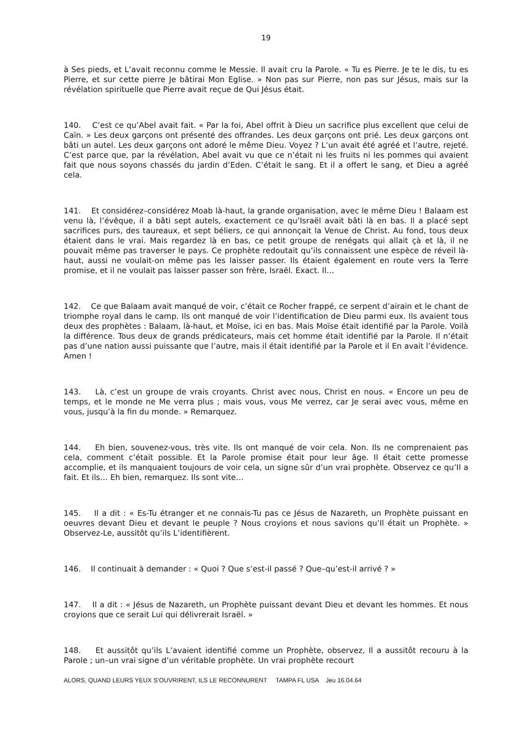19
à Ses pieds, et L’avait reconnu comme le Messie. Il avait cru la Parole. « Tu es Pierre. Je te le dis, tu es Pierre, et sur cette pierre Je bâtirai Mon Eglise. » Non pas sur Pierre, non pas sur Jésus, mais sur la révélation spirituelle que Pierre avait reçue de Qui Jésus était.
140. C’est ce qu’Abel avait fait. « Par la foi, Abel offrit à Dieu un sacrifice plus excellent que celui de Caïn. » Les deux garçons ont présenté des offrandes. Les deux garçons ont prié. Les deux garçons ont bâti un autel. Les deux garçons ont adoré le même Dieu. Voyez ? L’un avait été agréé et l’autre, rejeté. C’est parce que, par la révélation, Abel avait vu que ce n’était ni les fruits ni les pommes qui avaient fait que nous soyons chassés du jardin d’Eden. C’était le sang. Et il a offert le sang, et Dieu a agréé cela.
141. Et considérez–considérez Moab là-haut, la grande organisation, avec le même Dieu ! Balaam est venu là, l’évêque, il a bâti sept autels, exactement ce qu’Israël avait bâti là en bas. Il a placé sept sacrifices purs, des taureaux, et sept béliers, ce qui annonçait la Venue de Christ. Au fond, tous deux étaient dans le vrai. Mais regardez là en bas, ce petit groupe de renégats qui allait çà et là, il ne pouvait même pas traverser le pays. Ce prophète redoutait qu’ils connaissent une espèce de réveil là-haut, aussi ne voulait-on même pas les laisser passer. Ils étaient également en route vers la Terre promise, et il ne voulait pas laisser passer son frère, Israël. Exact. Il…
142. Ce que Balaam avait manqué de voir, c’était ce Rocher frappé, ce serpent d’airain et le chant de triomphe royal dans le camp. Ils ont manqué de voir l’identification de Dieu parmi eux. Ils avaient tous deux des prophètes : Balaam, là-haut, et Moïse, ici en bas. Mais Moïse était identifié par la Parole. Voilà la différence. Tous deux de grands prédicateurs, mais cet homme était identifié par la Parole. Il n’était pas d’une nation aussi puissante que l’autre, mais il était identifié par la Parole et il En avait l’évidence. Amen !
143. Là, c’est un groupe de vrais croyants. Christ avec nous, Christ en nous. « Encore un peu de temps, et le monde ne Me verra plus ; mais vous, vous Me verrez, car Je serai avec vous, même en vous, jusqu’à la fin du monde. » Remarquez.
144. Eh bien, souvenez-vous, très vite. Ils ont manqué de voir cela. Non. Ils ne comprenaient pas cela, comment c’était possible. Et la Parole promise était pour leur âge. Il était cette promesse accomplie, et ils manquaient toujours de voir cela, un signe sûr d’un vrai prophète. Observez ce qu’Il a fait. Et ils… Eh bien, remarquez. Ils sont vite…
145. Il a dit : « Es-Tu étranger et ne connais-Tu pas ce Jésus de Nazareth, un Prophète puissant en oeuvres devant Dieu et devant le peuple ? Nous croyions et nous savions qu’Il était un Prophète. » Observez-Le, aussitôt qu’ils L’identifièrent.
146. Il continuait à demander : « Quoi ? Que s’est-il passé ? Que–qu’est-il arrivé ? »
147. Il a dit : « Jésus de Nazareth, un Prophète puissant devant Dieu et devant les hommes. Et nous croyions que ce serait Lui qui délivrerait Israël. »
148. Et aussitôt qu’ils L’avaient identifié comme un Prophète, observez, Il a aussitôt recouru à la Parole ; un–un vrai signe d’un véritable prophète. Un vrai prophète recourt
ALORS, QUAND LEURS YEUX S’OUVRIRENT, ILS LE RECONNURENT TAMPA FL USA Jeu 16.04.64